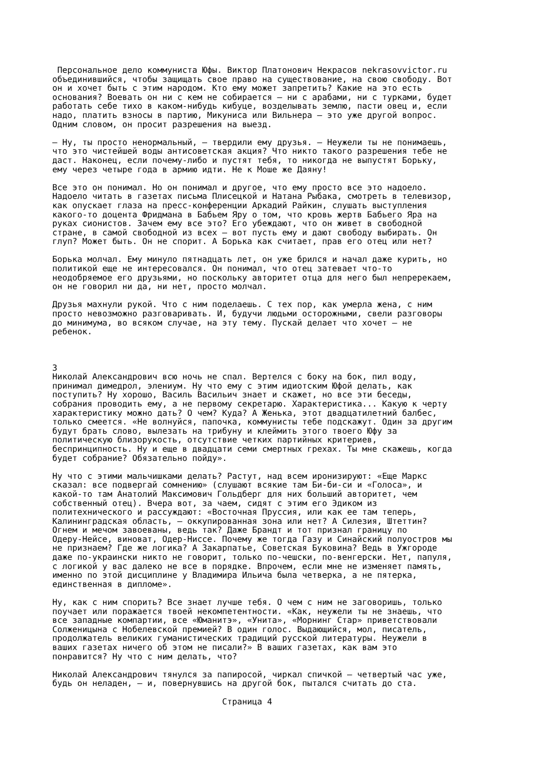Персональное дело коммуниста Юфы. Виктор Платонович Некрасов nekrasovvictor.ru
объединившийся, чтобы защищать свое право на существование, на свою свободу. Вот
он и хочет быть с этим народом. Кто ему может запретить? Какие на это есть
основания? Воевать он ни с кем не собирается — ни с арабами, ни с турками, будет
работать себе тихо в каком-нибудь кибуце, возделывать землю, пасти овец и, если
надо, платить взносы в партию, Микуниса или Вильнера — это уже другой вопрос.
Одним словом, он просит разрешения на выезд.

— Ну, ты просто ненормальный, — твердили ему друзья. — Неужели ты не понимаешь,
что это чистейшей воды антисоветская акция? Что никто такого разрешения тебе не
даст. Наконец, если почему-либо и пустят тебя, то никогда не выпустят Борьку,
ему через четыре года в армию идти. Не к Моше же Даяну!

Все это он понимал. Но он понимал и другое, что ему просто все это надоело.
Надоело читать в газетах письма Плисецкой и Натана Рыбака, смотреть в телевизор,
как опускает глаза на пресс-конференции Аркадий Райкин, слушать выступления
какого-то доцента Фридмана в Бабьем Яру о том, что кровь жертв Бабьего Яра на
руках сионистов. Зачем ему все это? Его убеждают, что он живет в свободной
стране, в самой свободной из всех — вот пусть ему и дают свободу выбирать. Он
глуп? Может быть. Он не спорит. А Борька как считает, прав его отец или нет?

Борька молчал. Ему минуло пятнадцать лет, он уже брился и начал даже курить, но
политикой еще не интересовался. Он понимал, что отец затевает что-то
неодобряемое его друзьями, но поскольку авторитет отца для него был непререкаем,
он не говорил ни да, ни нет, просто молчал.

Друзья махнули рукой. Что с ним поделаешь. С тех пор, как умерла жена, с ним
просто невозможно разговаривать. И, будучи людьми осторожными, свели разговоры
до минимума, во всяком случае, на эту тему. Пускай делает что хочет — не
ребенок.



3
Николай Александрович всю ночь не спал. Вертелся с боку на бок, пил воду,
принимал димедрол, элениум. Ну что ему с этим идиотским Юфой делать, как
поступить? Ну хорошо, Василь Васильич знает и скажет, но все эти беседы,
собрания проводить ему, а не первому секретарю. Характеристика... Какую к черту
характеристику можно дать? О чем? Куда? А Женька, этот двадцатилетний балбес,
только смеется. «Не волнуйся, папочка, коммунисты тебе подскажут. Один за другим
будут брать слово, вылезать на трибуну и клеймить этого твоего Юфу за
политическую близорукость, отсутствие четких партийных критериев,
беспринципность. Ну и еще в двадцати семи смертных грехах. Ты мне скажешь, когда
будет собрание? Обязательно пойду».

Ну что с этими мальчишками делать? Растут, над всем иронизируют: «Еще Маркс
сказал: все подвергай сомнению» (слушают всякие там Би-би-си и «Голоса», и
какой-то там Анатолий Максимович Гольдберг для них больший авторитет, чем
собственный отец). Вчера вот, за чаем, сидят с этим его Эдиком из
политехнического и рассуждают: «Восточная Пруссия, или как ее там теперь,
Калининградская область, — оккупированная зона или нет? А Силезия, Штеттин?
Огнем и мечом завоеваны, ведь так? Даже Брандт и тот признал границу по
Одеру-Нейсе, виноват, Одер-Ниссе. Почему же тогда Газу и Синайский полуостров мы
не признаем? Где же логика? А Закарпатье, Советская Буковина? Ведь в Ужгороде
даже по-украински никто не говорит, только по-чешски, по-венгерски. Нет, папуля,
с логикой у вас далеко не все в порядке. Впрочем, если мне не изменяет память,
именно по этой дисциплине у Владимира Ильича была четверка, а не пятерка,
единственная в дипломе».

Ну, как с ним спорить? Все знает лучше тебя. О чем с ним не заговоришь, только
поучает или поражается твоей некомпетентности. «Как, неужели ты не знаешь, что
все западные компартии, все «Юманитэ», «Унита», «Морнинг Стар» приветствовали
Солженицына с Нобелевской премией? В один голос. Выдающийся, мол, писатель,
продолжатель великих гуманистических традиций русской литературы. Неужели в
ваших газетах ничего об этом не писали?» В ваших газетах, как вам это
понравится? Ну что с ним делать, что?

Николай Александрович тянулся за папиросой, чиркал спичкой — четвертый час уже,
будь он неладен, — и, повернувшись на другой бок, пытался считать до ста.

                                  Страница 4